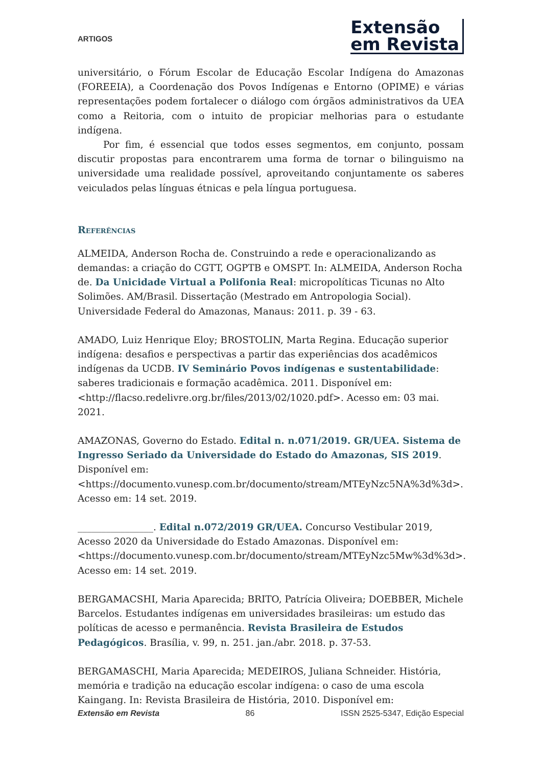ARTIGOS
Extensão
em Revista
universitário, o Fórum Escolar de Educação Escolar Indígena do Amazonas (FOREEIA), a Coordenação dos Povos Indígenas e Entorno (OPIME) e várias representações podem fortalecer o diálogo com órgãos administrativos da UEA como a Reitoria, com o intuito de propiciar melhorias para o estudante indígena.
Por fim, é essencial que todos esses segmentos, em conjunto, possam discutir propostas para encontrarem uma forma de tornar o bilinguismo na universidade uma realidade possível, aproveitando conjuntamente os saberes veiculados pelas línguas étnicas e pela língua portuguesa.
Referências
ALMEIDA, Anderson Rocha de. Construindo a rede e operacionalizando as demandas: a criação do CGTT, OGPTB e OMSPT. In: ALMEIDA, Anderson Rocha de. Da Unicidade Virtual a Polifonia Real: micropolíticas Ticunas no Alto Solimões. AM/Brasil. Dissertação (Mestrado em Antropologia Social). Universidade Federal do Amazonas, Manaus: 2011. p. 39 - 63.
AMADO, Luiz Henrique Eloy; BROSTOLIN, Marta Regina. Educação superior indígena: desafios e perspectivas a partir das experiências dos acadêmicos indígenas da UCDB. IV Seminário Povos indígenas e sustentabilidade: saberes tradicionais e formação acadêmica. 2011. Disponível em: <http://flacso.redelivre.org.br/files/2013/02/1020.pdf>. Acesso em: 03 mai. 2021.
AMAZONAS, Governo do Estado. Edital n. n.071/2019. GR/UEA. Sistema de Ingresso Seriado da Universidade do Estado do Amazonas, SIS 2019. Disponível em: <https://documento.vunesp.com.br/documento/stream/MTEyNzc5NA%3d%3d>. Acesso em: 14 set. 2019.
________________. Edital n.072/2019 GR/UEA. Concurso Vestibular 2019, Acesso 2020 da Universidade do Estado Amazonas. Disponível em: <https://documento.vunesp.com.br/documento/stream/MTEyNzc5Mw%3d%3d>. Acesso em: 14 set. 2019.
BERGAMACSHI, Maria Aparecida; BRITO, Patrícia Oliveira; DOEBBER, Michele Barcelos. Estudantes indígenas em universidades brasileiras: um estudo das políticas de acesso e permanência. Revista Brasileira de Estudos Pedagógicos. Brasília, v. 99, n. 251. jan./abr. 2018. p. 37-53.
BERGAMASCHI, Maria Aparecida; MEDEIROS, Juliana Schneider. História, memória e tradição na educação escolar indígena: o caso de uma escola Kaingang. In: Revista Brasileira de História, 2010. Disponível em:
Extensão em Revista 86 ISSN 2525-5347, Edição Especial